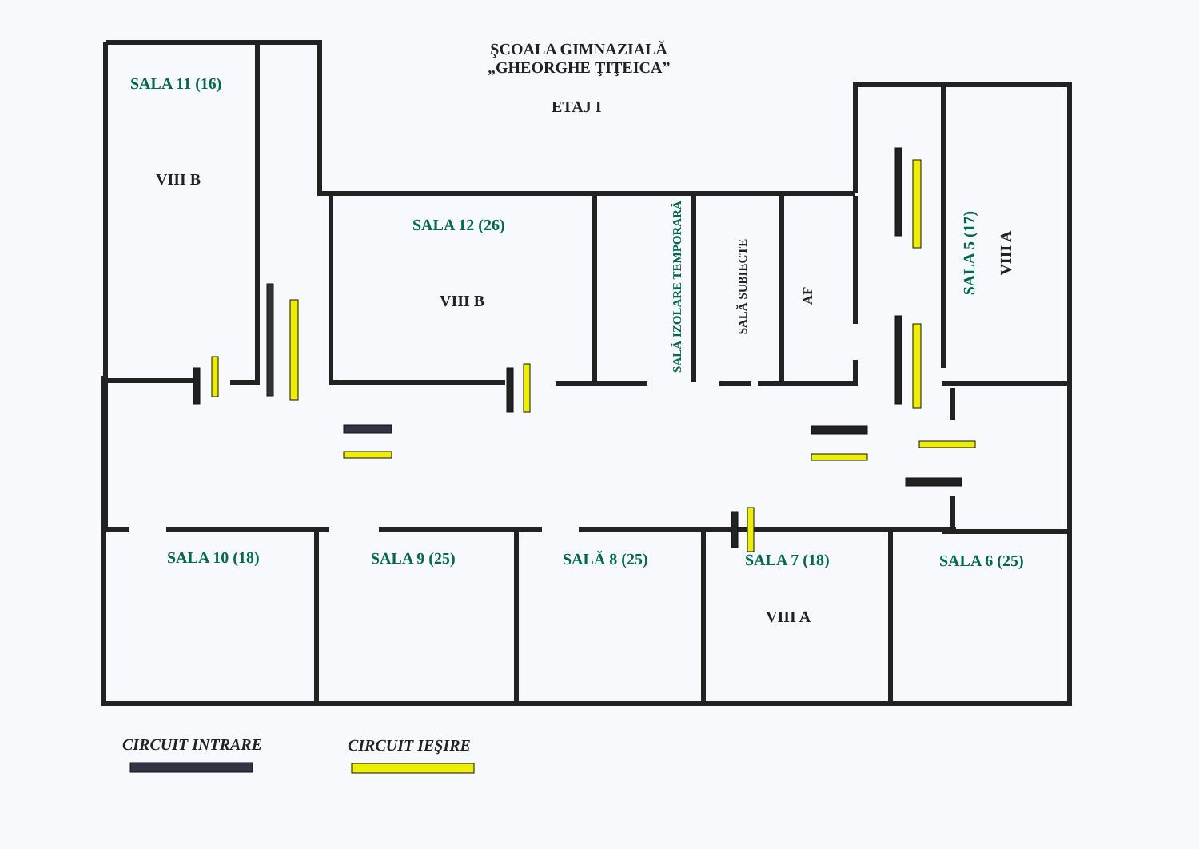ŞCOALA GIMNAZIALĂ
„GHEORGHE ŢIŢEICA”
ETAJ I
SALA 11 (16)
VIII B
SALA 12 (26)
VIII B
SALĂ IZOLARE TEMPORARĂ SALĂ SUBIECTE
AF
SALA 5 (17) VIII A
SALA 10 (18) SALA 9 (25) SALĂ 8 (25) SALA 7 (18) SALA 6 (25)
VIII A
CIRCUIT INTRARE CIRCUIT IEŞIRE